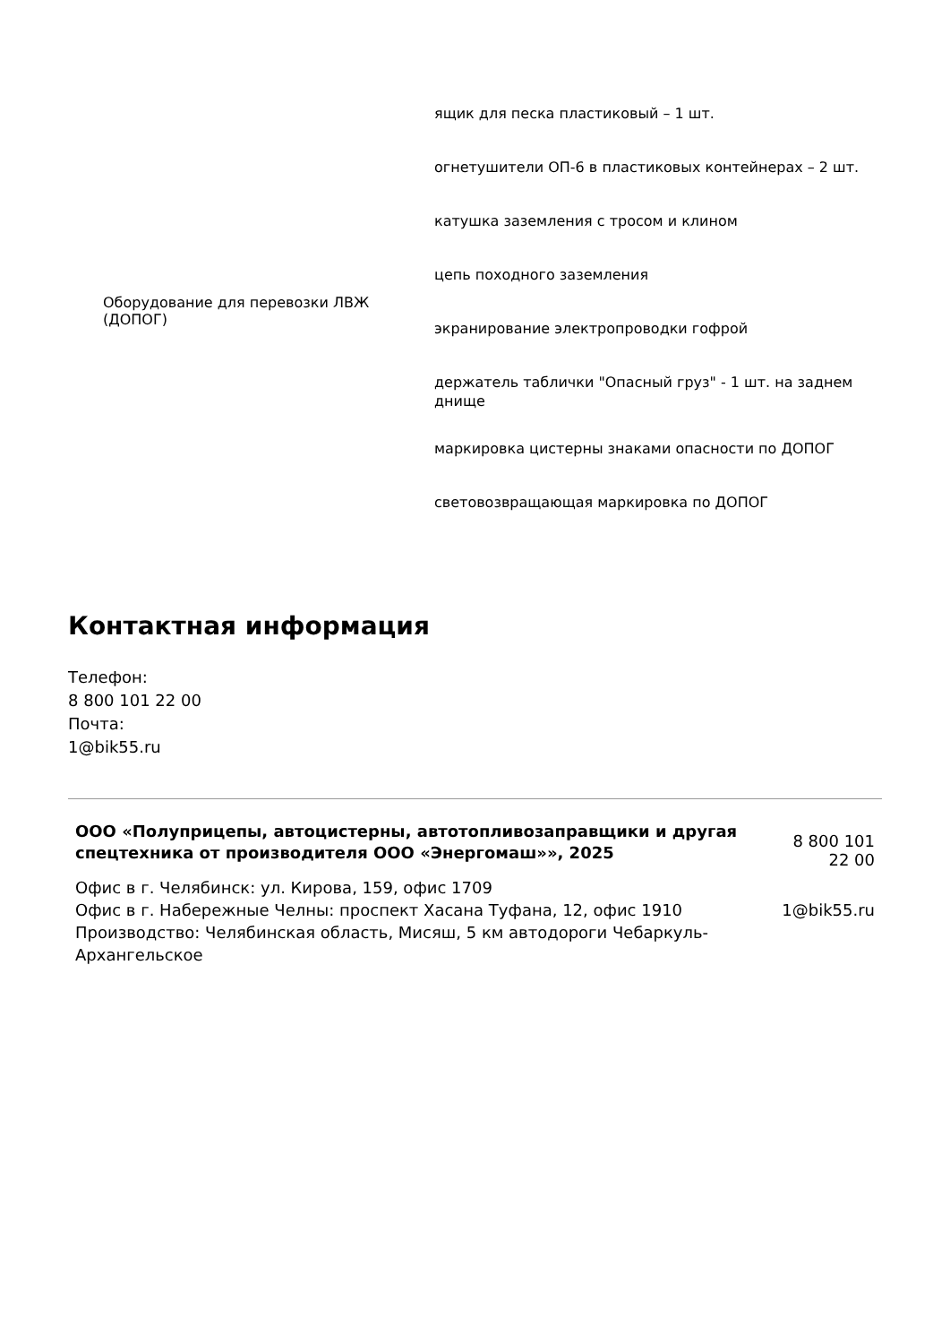| Оборудование для перевозки ЛВЖ (ДОПОГ) | ящик для песка пластиковый – 1 шт. огнетушители ОП-6 в пластиковых контейнерах – 2 шт. катушка заземления с тросом и клином цепь походного заземления экранирование электропроводки гофрой держатель таблички "Опасный груз" - 1 шт. на заднем днище маркировка цистерны знаками опасности по ДОПОГ световозвращающая маркировка по ДОПОГ |
Контактная информация
Телефон:
8 800 101 22 00
Почта:
1@bik55.ru
ООО «Полуприцепы, автоцистерны, автотопливозаправщики и другая спецтехника от производителя ООО «Энергомаш»», 2025
Офис в г. Челябинск: ул. Кирова, 159, офис 1709
Офис в г. Набережные Челны: проспект Хасана Туфана, 12, офис 1910
Производство: Челябинская область, Мисяш, 5 км автодороги Чебаркуль-Архангельское
8 800 101 22 00
1@bik55.ru